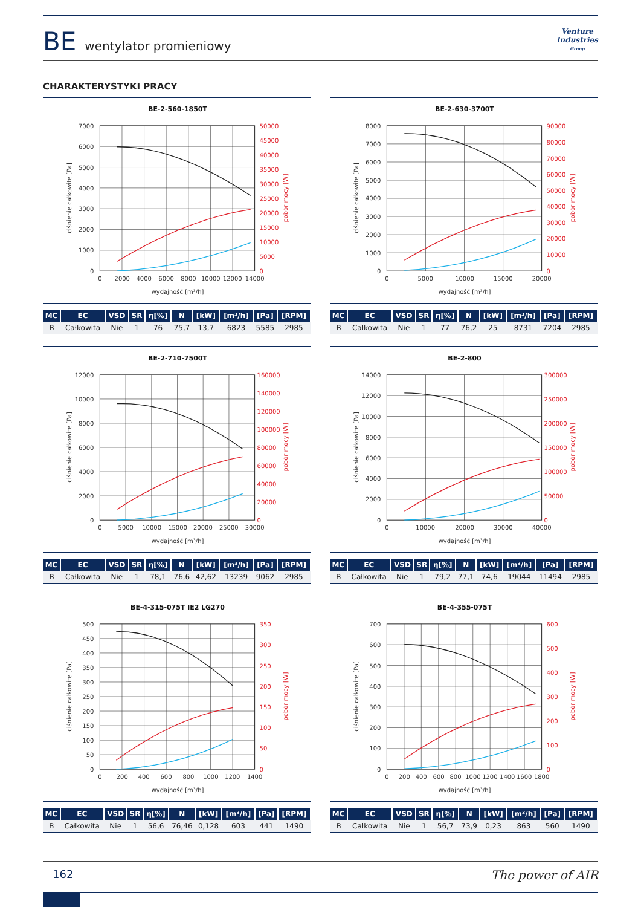BE wentylator promieniowy
Venture
Industries
Group
CHARAKTERYSTYKI PRACY
BE-2-560-1850T
0
1000
2000
3000
4000
5000
6000
7000
0
5000
10000
15000
20000
25000
30000
35000
40000
45000
50000
0
2000
4000
6000
8000
10000
12000
14000
wydajność [m³/h]
ciśnienie całkowite [Pa]
pobór mocy [W]
| MC | EC | VSD | SR | η[%] | N | [kW] | [m³/h] | [Pa] | [RPM] |
| --- | --- | --- | --- | --- | --- | --- | --- | --- | --- |
| B | Całkowita | Nie | 1 | 76 | 75,7 | 13,7 | 6823 | 5585 | 2985 |
BE-2-630-3700T
0
1000
2000
3000
4000
5000
6000
7000
8000
0
10000
20000
30000
40000
50000
60000
70000
80000
90000
0
5000
10000
15000
20000
wydajność [m³/h]
ciśnienie całkowite [Pa]
pobór mocy [W]
| MC | EC | VSD | SR | η[%] | N | [kW] | [m³/h] | [Pa] | [RPM] |
| --- | --- | --- | --- | --- | --- | --- | --- | --- | --- |
| B | Całkowita | Nie | 1 | 77 | 76,2 | 25 | 8731 | 7204 | 2985 |
BE-2-710-7500T
0
2000
4000
6000
8000
10000
12000
0
20000
40000
60000
80000
100000
120000
140000
160000
0
5000
10000
15000
20000
25000
30000
wydajność [m³/h]
ciśnienie całkowite [Pa]
pobór mocy [W]
| MC | EC | VSD | SR | η[%] | N | [kW] | [m³/h] | [Pa] | [RPM] |
| --- | --- | --- | --- | --- | --- | --- | --- | --- | --- |
| B | Całkowita | Nie | 1 | 78,1 | 76,6 | 42,62 | 13239 | 9062 | 2985 |
BE-2-800
0
2000
4000
6000
8000
10000
12000
14000
0
50000
100000
150000
200000
250000
300000
0
10000
20000
30000
40000
wydajność [m³/h]
ciśnienie całkowite [Pa]
pobór mocy [W]
| MC | EC | VSD | SR | η[%] | N | [kW] | [m³/h] | [Pa] | [RPM] |
| --- | --- | --- | --- | --- | --- | --- | --- | --- | --- |
| B | Całkowita | Nie | 1 | 79,2 | 77,1 | 74,6 | 19044 | 11494 | 2985 |
BE-4-315-075T IE2 LG270
0
50
100
150
200
250
300
350
400
450
500
0
50
100
150
200
250
300
350
0
200
400
600
800
1000
1200
1400
wydajność [m³/h]
ciśnienie całkowite [Pa]
pobór mocy [W]
| MC | EC | VSD | SR | η[%] | N | [kW] | [m³/h] | [Pa] | [RPM] |
| --- | --- | --- | --- | --- | --- | --- | --- | --- | --- |
| B | Całkowita | Nie | 1 | 56,6 | 76,46 | 0,128 | 603 | 441 | 1490 |
BE-4-355-075T
0
100
200
300
400
500
600
700
0
100
200
300
400
500
600
0
200
400
600
800
1000
1200
1400
1600
1800
wydajność [m³/h]
ciśnienie całkowite [Pa]
pobór mocy [W]
| MC | EC | VSD | SR | η[%] | N | [kW] | [m³/h] | [Pa] | [RPM] |
| --- | --- | --- | --- | --- | --- | --- | --- | --- | --- |
| B | Całkowita | Nie | 1 | 56,7 | 73,9 | 0,23 | 863 | 560 | 1490 |
162 The power of AIR